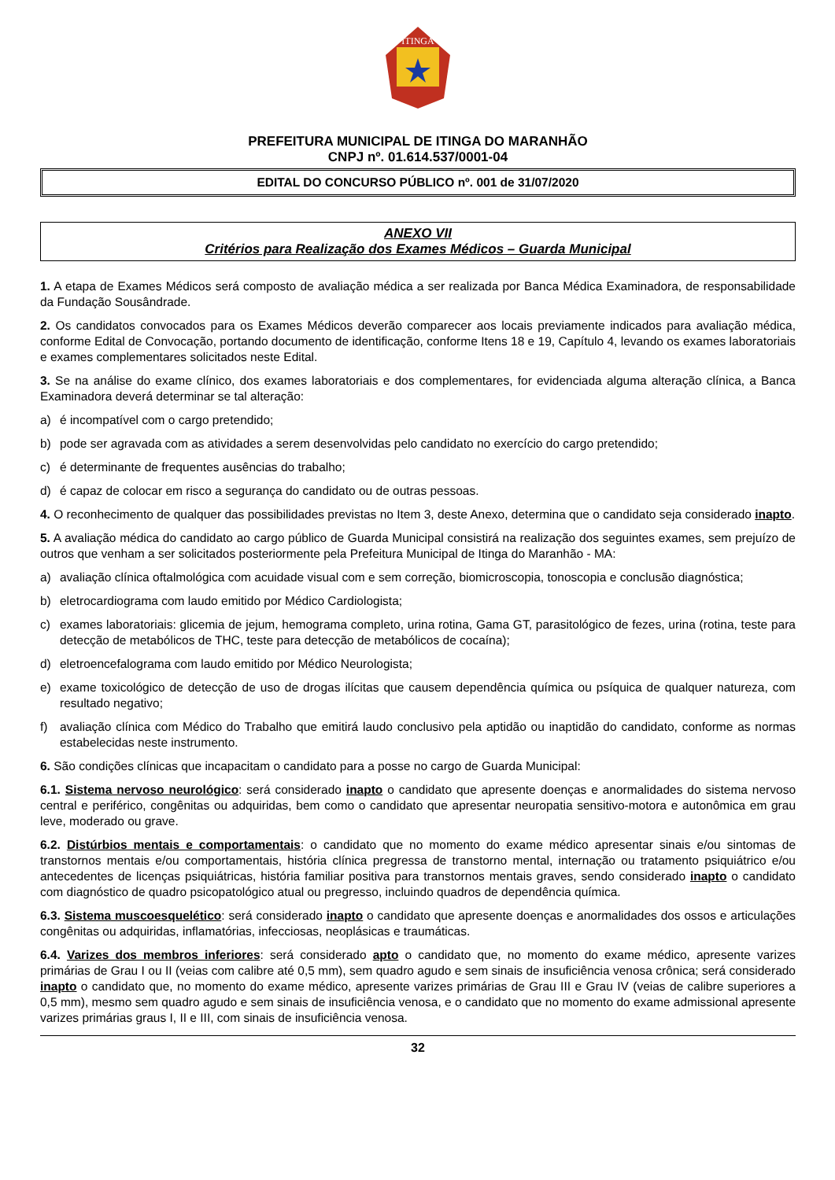ITINGA
PREFEITURA MUNICIPAL DE ITINGA DO MARANHÃO
CNPJ nº. 01.614.537/0001-04
EDITAL DO CONCURSO PÚBLICO nº. 001 de 31/07/2020
ANEXO VII
Critérios para Realização dos Exames Médicos – Guarda Municipal
1. A etapa de Exames Médicos será composto de avaliação médica a ser realizada por Banca Médica Examinadora, de responsabilidade da Fundação Sousândrade.
2. Os candidatos convocados para os Exames Médicos deverão comparecer aos locais previamente indicados para avaliação médica, conforme Edital de Convocação, portando documento de identificação, conforme Itens 18 e 19, Capítulo 4, levando os exames laboratoriais e exames complementares solicitados neste Edital.
3. Se na análise do exame clínico, dos exames laboratoriais e dos complementares, for evidenciada alguma alteração clínica, a Banca Examinadora deverá determinar se tal alteração:
a) é incompatível com o cargo pretendido;
b) pode ser agravada com as atividades a serem desenvolvidas pelo candidato no exercício do cargo pretendido;
c) é determinante de frequentes ausências do trabalho;
d) é capaz de colocar em risco a segurança do candidato ou de outras pessoas.
4. O reconhecimento de qualquer das possibilidades previstas no Item 3, deste Anexo, determina que o candidato seja considerado inapto.
5. A avaliação médica do candidato ao cargo público de Guarda Municipal consistirá na realização dos seguintes exames, sem prejuízo de outros que venham a ser solicitados posteriormente pela Prefeitura Municipal de Itinga do Maranhão - MA:
a) avaliação clínica oftalmológica com acuidade visual com e sem correção, biomicroscopia, tonoscopia e conclusão diagnóstica;
b) eletrocardiograma com laudo emitido por Médico Cardiologista;
c) exames laboratoriais: glicemia de jejum, hemograma completo, urina rotina, Gama GT, parasitológico de fezes, urina (rotina, teste para detecção de metabólicos de THC, teste para detecção de metabólicos de cocaína);
d) eletroencefalograma com laudo emitido por Médico Neurologista;
e) exame toxicológico de detecção de uso de drogas ilícitas que causem dependência química ou psíquica de qualquer natureza, com resultado negativo;
f) avaliação clínica com Médico do Trabalho que emitirá laudo conclusivo pela aptidão ou inaptidão do candidato, conforme as normas estabelecidas neste instrumento.
6. São condições clínicas que incapacitam o candidato para a posse no cargo de Guarda Municipal:
6.1. Sistema nervoso neurológico: será considerado inapto o candidato que apresente doenças e anormalidades do sistema nervoso central e periférico, congênitas ou adquiridas, bem como o candidato que apresentar neuropatia sensitivo-motora e autonômica em grau leve, moderado ou grave.
6.2. Distúrbios mentais e comportamentais: o candidato que no momento do exame médico apresentar sinais e/ou sintomas de transtornos mentais e/ou comportamentais, história clínica pregressa de transtorno mental, internação ou tratamento psiquiátrico e/ou antecedentes de licenças psiquiátricas, história familiar positiva para transtornos mentais graves, sendo considerado inapto o candidato com diagnóstico de quadro psicopatológico atual ou pregresso, incluindo quadros de dependência química.
6.3. Sistema muscoesquelético: será considerado inapto o candidato que apresente doenças e anormalidades dos ossos e articulações congênitas ou adquiridas, inflamatórias, infecciosas, neoplásicas e traumáticas.
6.4. Varizes dos membros inferiores: será considerado apto o candidato que, no momento do exame médico, apresente varizes primárias de Grau I ou II (veias com calibre até 0,5 mm), sem quadro agudo e sem sinais de insuficiência venosa crônica; será considerado inapto o candidato que, no momento do exame médico, apresente varizes primárias de Grau III e Grau IV (veias de calibre superiores a 0,5 mm), mesmo sem quadro agudo e sem sinais de insuficiência venosa, e o candidato que no momento do exame admissional apresente varizes primárias graus I, II e III, com sinais de insuficiência venosa.
32